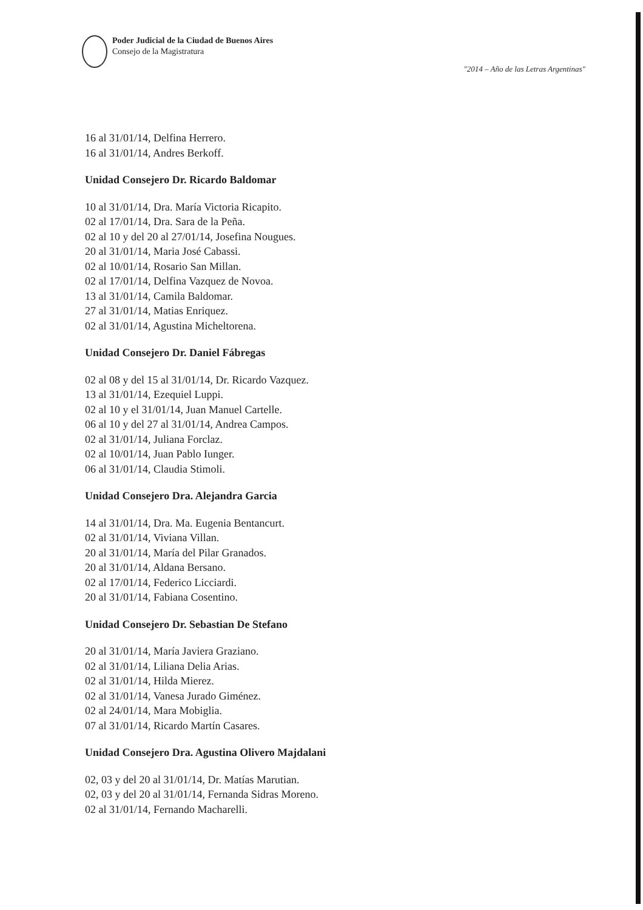Poder Judicial de la Ciudad de Buenos Aires
Consejo de la Magistratura
"2014 – Año de las Letras Argentinas"
16 al 31/01/14, Delfina Herrero.
16 al 31/01/14, Andres Berkoff.
Unidad Consejero Dr. Ricardo Baldomar
10 al 31/01/14, Dra. María Victoria Ricapito.
02 al 17/01/14, Dra. Sara de la Peña.
02 al 10 y del 20 al 27/01/14, Josefina Nougues.
20 al 31/01/14, Maria José Cabassi.
02 al 10/01/14, Rosario San Millan.
02 al 17/01/14, Delfina Vazquez de Novoa.
13 al 31/01/14, Camila Baldomar.
27 al 31/01/14, Matias Enriquez.
02 al 31/01/14, Agustina Micheltorena.
Unidad Consejero Dr. Daniel Fábregas
02 al 08 y del 15 al 31/01/14, Dr. Ricardo Vazquez.
13 al 31/01/14, Ezequiel Luppi.
02 al 10 y el 31/01/14, Juan Manuel Cartelle.
06 al 10 y del 27 al 31/01/14, Andrea Campos.
02 al 31/01/14, Juliana Forclaz.
02 al 10/01/14, Juan Pablo Iunger.
06 al 31/01/14, Claudia Stimoli.
Unidad Consejero Dra. Alejandra Garcia
14 al 31/01/14, Dra. Ma. Eugenia Bentancurt.
02 al 31/01/14, Viviana Villan.
20 al 31/01/14, María del Pilar Granados.
20 al 31/01/14, Aldana Bersano.
02 al 17/01/14, Federico Licciardi.
20 al 31/01/14, Fabiana Cosentino.
Unidad Consejero Dr. Sebastian De Stefano
20 al 31/01/14, María Javiera Graziano.
02 al 31/01/14, Liliana Delia Arias.
02 al 31/01/14, Hilda Mierez.
02 al 31/01/14, Vanesa Jurado Giménez.
02 al 24/01/14, Mara Mobiglia.
07 al 31/01/14, Ricardo Martín Casares.
Unidad Consejero Dra. Agustina Olivero Majdalani
02, 03 y del 20 al 31/01/14, Dr. Matías Marutian.
02, 03 y del 20 al 31/01/14, Fernanda Sidras Moreno.
02 al 31/01/14, Fernando Macharelli.